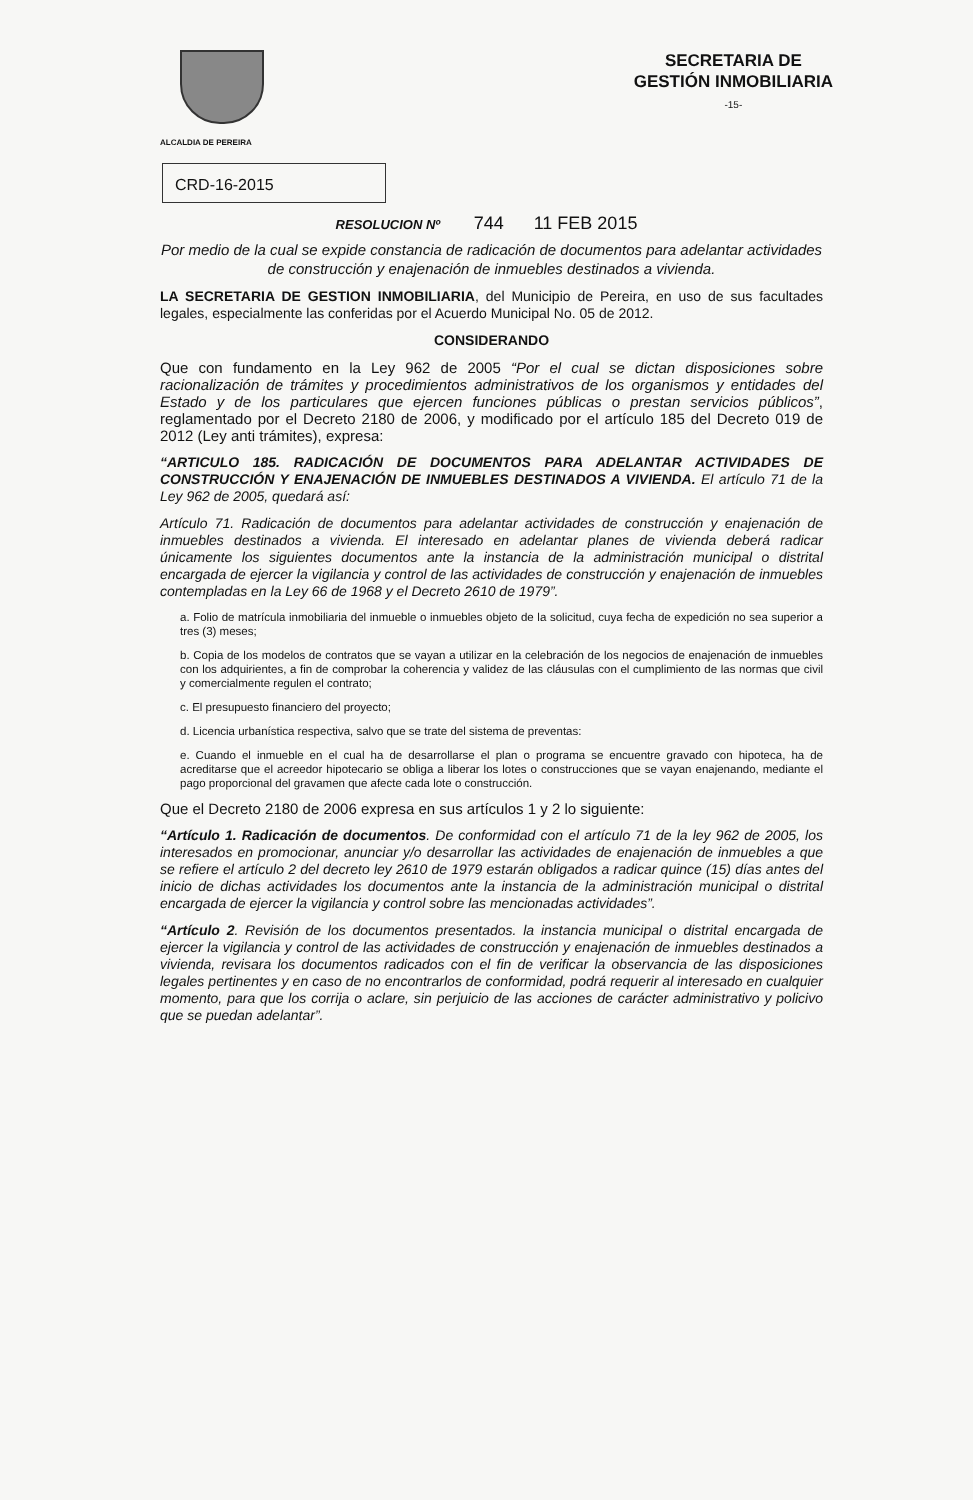ALCALDIA DE PEREIRA
SECRETARIA DE
GESTIÓN INMOBILIARIA
-15-
CRD-16-2015
RESOLUCION Nº 744 11 FEB 2015
Por medio de la cual se expide constancia de radicación de documentos para adelantar actividades de construcción y enajenación de inmuebles destinados a vivienda.
LA SECRETARIA DE GESTION INMOBILIARIA, del Municipio de Pereira, en uso de sus facultades legales, especialmente las conferidas por el Acuerdo Municipal No. 05 de 2012.
CONSIDERANDO
Que con fundamento en la Ley 962 de 2005 “Por el cual se dictan disposiciones sobre racionalización de trámites y procedimientos administrativos de los organismos y entidades del Estado y de los particulares que ejercen funciones públicas o prestan servicios públicos”, reglamentado por el Decreto 2180 de 2006, y modificado por el artículo 185 del Decreto 019 de 2012 (Ley anti trámites), expresa:
“ARTICULO 185. RADICACIÓN DE DOCUMENTOS PARA ADELANTAR ACTIVIDADES DE CONSTRUCCIÓN Y ENAJENACIÓN DE INMUEBLES DESTINADOS A VIVIENDA. El artículo 71 de la Ley 962 de 2005, quedará así:
Artículo 71. Radicación de documentos para adelantar actividades de construcción y enajenación de inmuebles destinados a vivienda. El interesado en adelantar planes de vivienda deberá radicar únicamente los siguientes documentos ante la instancia de la administración municipal o distrital encargada de ejercer la vigilancia y control de las actividades de construcción y enajenación de inmuebles contempladas en la Ley 66 de 1968 y el Decreto 2610 de 1979”.
a. Folio de matrícula inmobiliaria del inmueble o inmuebles objeto de la solicitud, cuya fecha de expedición no sea superior a tres (3) meses;
b. Copia de los modelos de contratos que se vayan a utilizar en la celebración de los negocios de enajenación de inmuebles con los adquirientes, a fin de comprobar la coherencia y validez de las cláusulas con el cumplimiento de las normas que civil y comercialmente regulen el contrato;
c. El presupuesto financiero del proyecto;
d. Licencia urbanística respectiva, salvo que se trate del sistema de preventas:
e. Cuando el inmueble en el cual ha de desarrollarse el plan o programa se encuentre gravado con hipoteca, ha de acreditarse que el acreedor hipotecario se obliga a liberar los lotes o construcciones que se vayan enajenando, mediante el pago proporcional del gravamen que afecte cada lote o construcción.
Que el Decreto 2180 de 2006 expresa en sus artículos 1 y 2 lo siguiente:
“Artículo 1. Radicación de documentos. De conformidad con el artículo 71 de la ley 962 de 2005, los interesados en promocionar, anunciar y/o desarrollar las actividades de enajenación de inmuebles a que se refiere el artículo 2 del decreto ley 2610 de 1979 estarán obligados a radicar quince (15) días antes del inicio de dichas actividades los documentos ante la instancia de la administración municipal o distrital encargada de ejercer la vigilancia y control sobre las mencionadas actividades”.
“Artículo 2. Revisión de los documentos presentados. la instancia municipal o distrital encargada de ejercer la vigilancia y control de las actividades de construcción y enajenación de inmuebles destinados a vivienda, revisara los documentos radicados con el fin de verificar la observancia de las disposiciones legales pertinentes y en caso de no encontrarlos de conformidad, podrá requerir al interesado en cualquier momento, para que los corrija o aclare, sin perjuicio de las acciones de carácter administrativo y policivo que se puedan adelantar”.